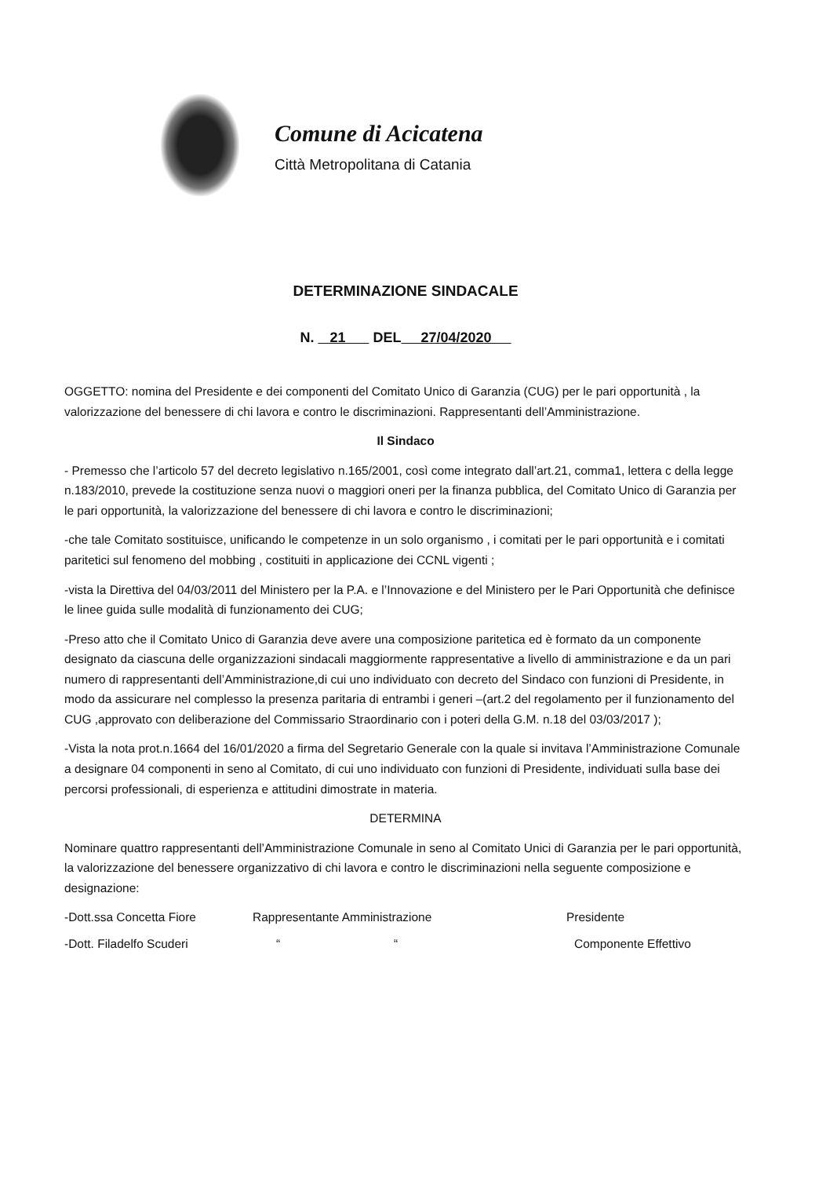Comune di Acicatena
Città Metropolitana di Catania
DETERMINAZIONE SINDACALE
N. 21 DEL 27/04/2020
OGGETTO: nomina del Presidente e dei componenti del Comitato Unico di Garanzia (CUG) per le pari opportunità , la valorizzazione del benessere di chi lavora e contro le discriminazioni. Rappresentanti dell’Amministrazione.
Il Sindaco
- Premesso che l’articolo 57 del decreto legislativo n.165/2001, così come integrato dall’art.21, comma1, lettera c della legge n.183/2010, prevede la costituzione senza nuovi o maggiori oneri per la finanza pubblica, del Comitato Unico di Garanzia per le pari opportunità, la valorizzazione del benessere di chi lavora e contro le discriminazioni;
-che tale Comitato sostituisce, unificando le competenze in un solo organismo , i comitati per le pari opportunità e i comitati paritetici sul fenomeno del mobbing , costituiti in applicazione dei CCNL vigenti ;
-vista la Direttiva del 04/03/2011 del Ministero per la P.A. e l’Innovazione e del Ministero per le Pari Opportunità che definisce le linee guida sulle modalità di funzionamento dei CUG;
-Preso atto che il Comitato Unico di Garanzia deve avere una composizione paritetica ed è formato da un componente designato da ciascuna delle organizzazioni sindacali maggiormente rappresentative a livello di amministrazione e da un pari numero di rappresentanti dell’Amministrazione,di cui uno individuato con decreto del Sindaco con funzioni di Presidente, in modo da assicurare nel complesso la presenza paritaria di entrambi i generi –(art.2 del regolamento per il funzionamento del CUG ,approvato con deliberazione del Commissario Straordinario con i poteri della G.M. n.18 del 03/03/2017 );
-Vista la nota prot.n.1664 del 16/01/2020 a firma del Segretario Generale con la quale si invitava l’Amministrazione Comunale a designare 04 componenti in seno al Comitato, di cui uno individuato con funzioni di Presidente, individuati sulla base dei percorsi professionali, di esperienza e attitudini dimostrate in materia.
DETERMINA
Nominare quattro rappresentanti dell’Amministrazione Comunale in seno al Comitato Unici di Garanzia per le pari opportunità, la valorizzazione del benessere organizzativo di chi lavora e contro le discriminazioni nella seguente composizione e designazione:
-Dott.ssa Concetta Fiore Rappresentante Amministrazione Presidente
-Dott. Filadelfo Scuderi “ “ Componente Effettivo